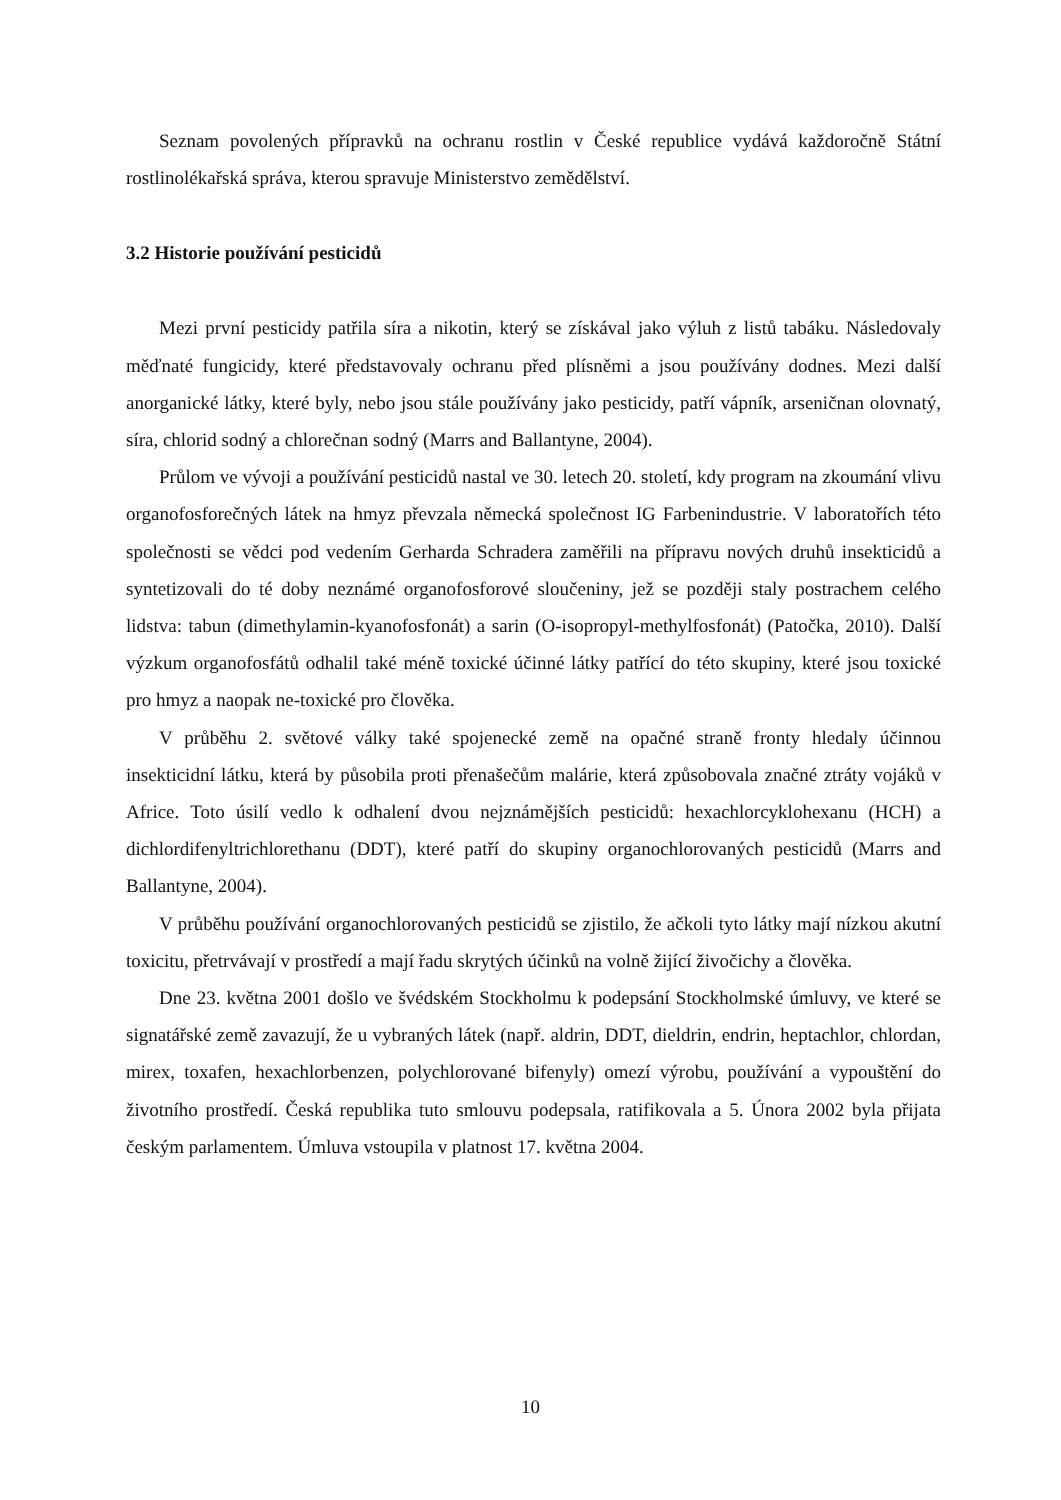Seznam povolených přípravků na ochranu rostlin v České republice vydává každoročně Státní rostlinolékařská správa, kterou spravuje Ministerstvo zemědělství.
3.2 Historie používání pesticidů
Mezi první pesticidy patřila síra a nikotin, který se získával jako výluh z listů tabáku. Následovaly měďnaté fungicidy, které představovaly ochranu před plísněmi a jsou používány dodnes. Mezi další anorganické látky, které byly, nebo jsou stále používány jako pesticidy, patří vápník, arseničnan olovnatý, síra, chlorid sodný a chlorečnan sodný (Marrs and Ballantyne, 2004).
Průlom ve vývoji a používání pesticidů nastal ve 30. letech 20. století, kdy program na zkoumání vlivu organofosforečných látek na hmyz převzala německá společnost IG Farbenindustrie. V laboratořích této společnosti se vědci pod vedením Gerharda Schradera zaměřili na přípravu nových druhů insekticidů a syntetizovali do té doby neznámé organofosforové sloučeniny, jež se později staly postrachem celého lidstva: tabun (dimethylamin-kyanofosfonát) a sarin (O-isopropyl-methylfosfonát) (Patočka, 2010). Další výzkum organofosfátů odhalil také méně toxické účinné látky patřící do této skupiny, které jsou toxické pro hmyz a naopak ne-toxické pro člověka.
V průběhu 2. světové války také spojenecké země na opačné straně fronty hledaly účinnou insekticidní látku, která by působila proti přenašečům malárie, která způsobovala značné ztráty vojáků v Africe. Toto úsilí vedlo k odhalení dvou nejznámějších pesticidů: hexachlorcyklohexanu (HCH) a dichlordifenyltrichlorethanu (DDT), které patří do skupiny organochlorovaných pesticidů (Marrs and Ballantyne, 2004).
V průběhu používání organochlorovaných pesticidů se zjistilo, že ačkoli tyto látky mají nízkou akutní toxicitu, přetrvávají v prostředí a mají řadu skrytých účinků na volně žijící živočichy a člověka.
Dne 23. května 2001 došlo ve švédském Stockholmu k podepsání Stockholmské úmluvy, ve které se signatářské země zavazují, že u vybraných látek (např. aldrin, DDT, dieldrin, endrin, heptachlor, chlordan, mirex, toxafen, hexachlorbenzen, polychlorované bifenyly) omezí výrobu, používání a vypouštění do životního prostředí. Česká republika tuto smlouvu podepsala, ratifikovala a 5. Února 2002 byla přijata českým parlamentem. Úmluva vstoupila v platnost 17. května 2004.
10